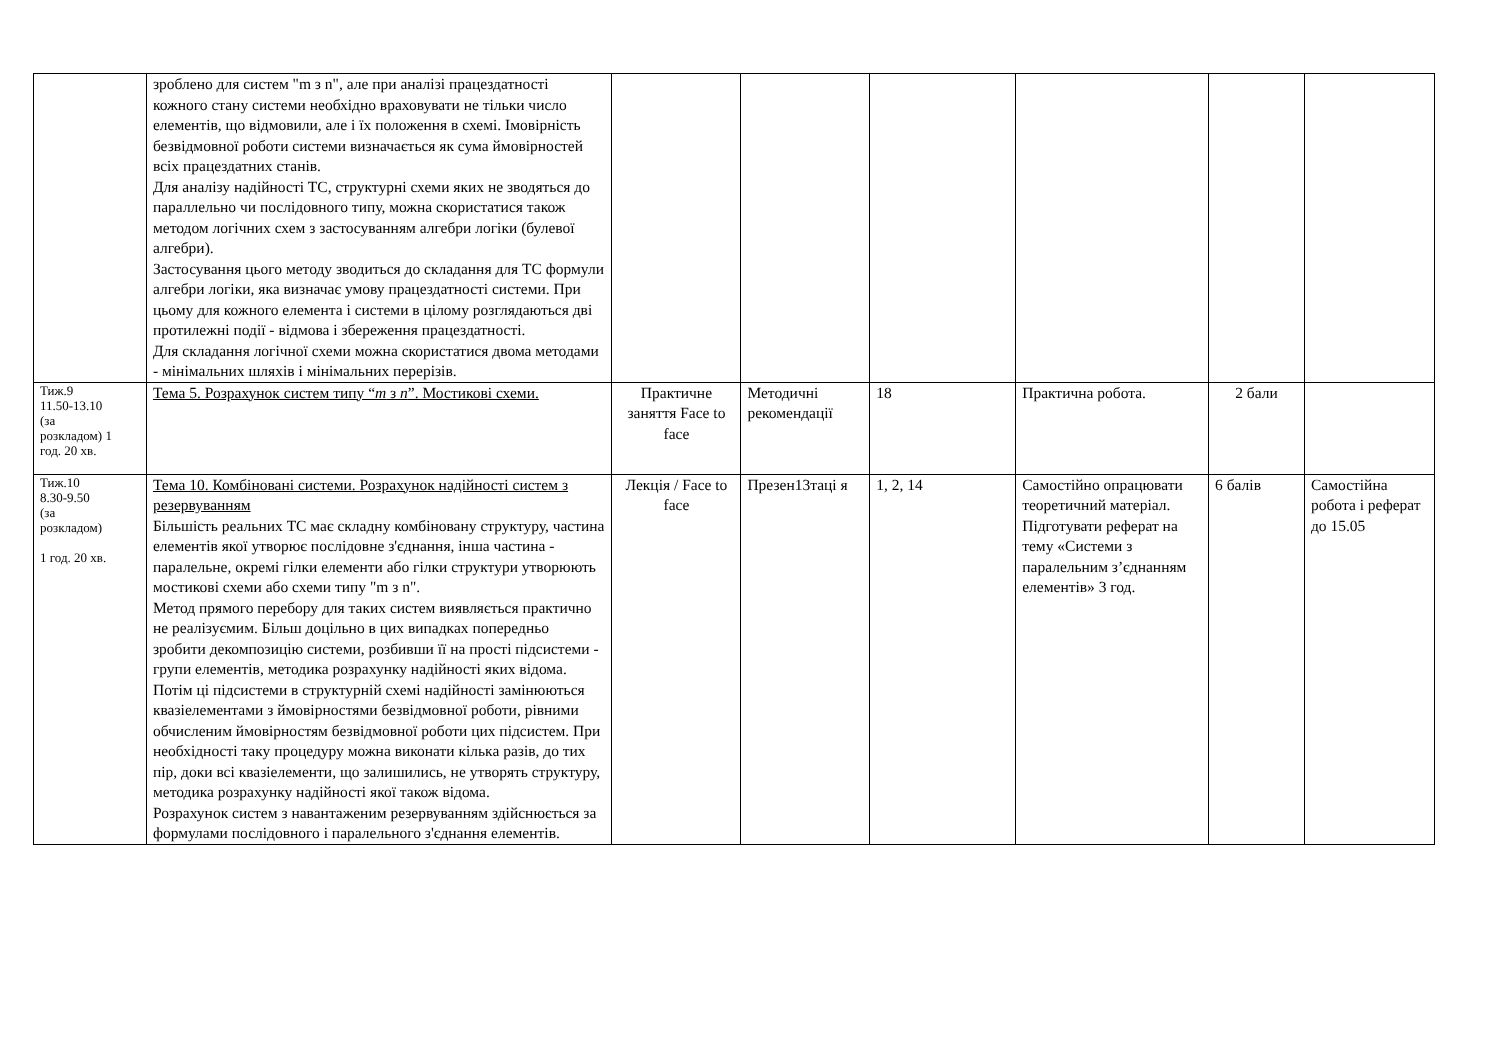| | зроблено для систем "m з n", але при аналізі працездатності кожного стану системи необхідно враховувати не тільки число елементів, що відмовили, але і їх положення в схемі. Імовірність безвідмовної роботи системи визначається як сума ймовірностей всіх працездатних станів. Для аналізу надійності ТС, структурні схеми яких не зводяться до параллельно чи послідовного типу, можна скористатися також методом логічних схем з застосуванням алгебри логіки (булевої алгебри). Застосування цього методу зводиться до складання для ТС формули алгебри логіки, яка визначає умову працездатності системи. При цьому для кожного елемента і системи в цілому розглядаються дві протилежні події - відмова і збереження працездатності. Для складання логічної схеми можна скористатися двома методами - мінімальних шляхів і мінімальних перерізів. | | | | | | |
| Тиж.9 11.50-13.10 (за розкладом) 1 год. 20 хв. | Тема 5. Розрахунок систем типу “ m з n ”. Мостикові схеми. | Практичне заняття Face to face | Методичні рекомендації | 18 | Практична робота. | 2 бали | |
| Тиж.10 8.30-9.50 (за розкладом) 1 год. 20 хв. | Тема 10. Комбіновані системи. Розрахунок надійності систем з резервуванням Більшість реальних ТС має складну комбіновану структуру, частина елементів якої утворює послідовне з'єднання, інша частина - паралельне, окремі гілки елементи або гілки структури утворюють мостикові схеми або схеми типу "m з n". Метод прямого перебору для таких систем виявляється практично не реалізуємим. Більш доцільно в цих випадках попередньо зробити декомпозицію системи, розбивши її на прості підсистеми - групи елементів, методика розрахунку надійності яких відома. Потім ці підсистеми в структурній схемі надійності замінюються квазіелементами з ймовірностями безвідмовної роботи, рівними обчисленим ймовірностям безвідмовної роботи цих підсистем. При необхідності таку процедуру можна виконати кілька разів, до тих пір, доки всі квазіелементи, що залишились, не утворять структуру, методика розрахунку надійності якої також відома. Розрахунок систем з навантаженим резервуванням здійснюється за формулами послідовного і паралельного з'єднання елементів. | Лекція / Face to face | Презен13таці я | 1, 2, 14 | Самостійно опрацювати теоретичний матеріал. Підготувати реферат на тему «Системи з паралельним з’єднанням елементів» 3 год. | 6 балів | Самостійна робота і реферат до 15.05 |